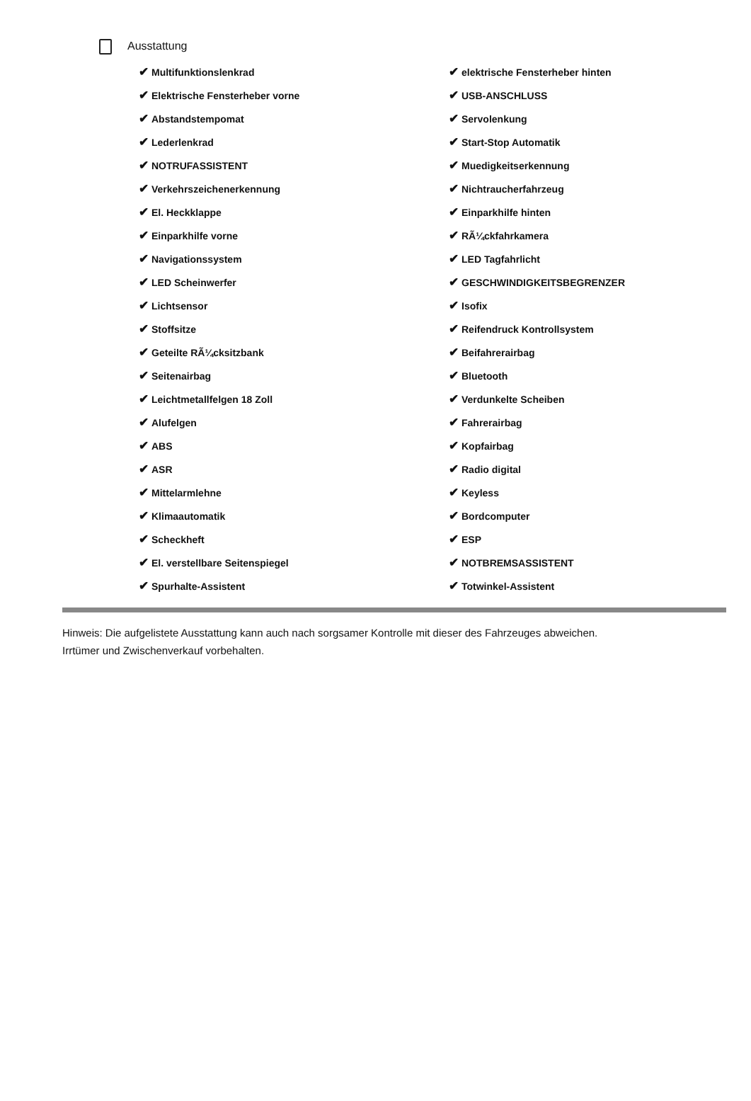Ausstattung
| ✔ Multifunktionslenkrad | ✔ elektrische Fensterheber hinten |
| ✔ Elektrische Fensterheber vorne | ✔ USB-ANSCHLUSS |
| ✔ Abstandstempomat | ✔ Servolenkung |
| ✔ Lederlenkrad | ✔ Start-Stop Automatik |
| ✔ NOTRUFASSISTENT | ✔ Muedigkeitserkennung |
| ✔ Verkehrszeichenerkennung | ✔ Nichtraucherfahrzeug |
| ✔ El. Heckklappe | ✔ Einparkhilfe hinten |
| ✔ Einparkhilfe vorne | ✔ RÃ¼ckfahrkamera |
| ✔ Navigationssystem | ✔ LED Tagfahrlicht |
| ✔ LED Scheinwerfer | ✔ GESCHWINDIGKEITSBEGRENZER |
| ✔ Lichtsensor | ✔ Isofix |
| ✔ Stoffsitze | ✔ Reifendruck Kontrollsystem |
| ✔ Geteilte RÃ¼cksitzbank | ✔ Beifahrerairbag |
| ✔ Seitenairbag | ✔ Bluetooth |
| ✔ Leichtmetallfelgen 18 Zoll | ✔ Verdunkelte Scheiben |
| ✔ Alufelgen | ✔ Fahrerairbag |
| ✔ ABS | ✔ Kopfairbag |
| ✔ ASR | ✔ Radio digital |
| ✔ Mittelarmlehne | ✔ Keyless |
| ✔ Klimaautomatik | ✔ Bordcomputer |
| ✔ Scheckheft | ✔ ESP |
| ✔ El. verstellbare Seitenspiegel | ✔ NOTBREMSASSISTENT |
| ✔ Spurhalte-Assistent | ✔ Totwinkel-Assistent |
Hinweis: Die aufgelistete Ausstattung kann auch nach sorgsamer Kontrolle mit dieser des Fahrzeuges abweichen. Irrtümer und Zwischenverkauf vorbehalten.